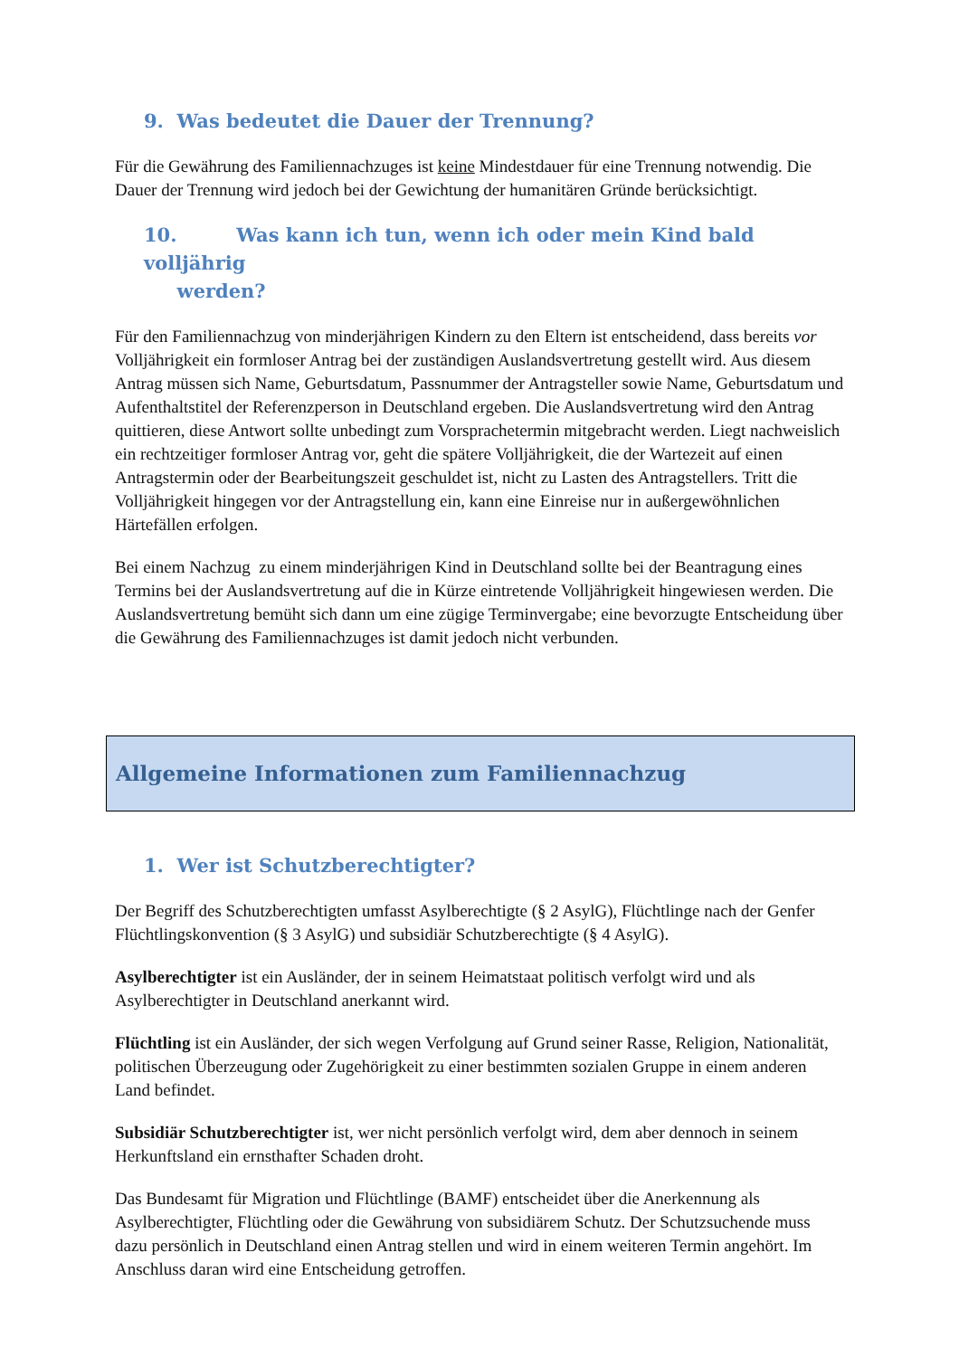9. Was bedeutet die Dauer der Trennung?
Für die Gewährung des Familiennachzuges ist keine Mindestdauer für eine Trennung notwendig. Die Dauer der Trennung wird jedoch bei der Gewichtung der humanitären Gründe berücksichtigt.
10. Was kann ich tun, wenn ich oder mein Kind bald volljährig
werden?
Für den Familiennachzug von minderjährigen Kindern zu den Eltern ist entscheidend, dass bereits vor Volljährigkeit ein formloser Antrag bei der zuständigen Auslandsvertretung gestellt wird. Aus diesem Antrag müssen sich Name, Geburtsdatum, Passnummer der Antragsteller sowie Name, Geburtsdatum und Aufenthaltstitel der Referenzperson in Deutschland ergeben. Die Auslandsvertretung wird den Antrag quittieren, diese Antwort sollte unbedingt zum Vorsprachetermin mitgebracht werden. Liegt nachweislich ein rechtzeitiger formloser Antrag vor, geht die spätere Volljährigkeit, die der Wartezeit auf einen Antragstermin oder der Bearbeitungszeit geschuldet ist, nicht zu Lasten des Antragstellers. Tritt die Volljährigkeit hingegen vor der Antragstellung ein, kann eine Einreise nur in außergewöhnlichen Härtefällen erfolgen.
Bei einem Nachzug zu einem minderjährigen Kind in Deutschland sollte bei der Beantragung eines Termins bei der Auslandsvertretung auf die in Kürze eintretende Volljährigkeit hingewiesen werden. Die Auslandsvertretung bemüht sich dann um eine zügige Terminvergabe; eine bevorzugte Entscheidung über die Gewährung des Familiennachzuges ist damit jedoch nicht verbunden.
Allgemeine Informationen zum Familiennachzug
1. Wer ist Schutzberechtigter?
Der Begriff des Schutzberechtigten umfasst Asylberechtigte (§ 2 AsylG), Flüchtlinge nach der Genfer Flüchtlingskonvention (§ 3 AsylG) und subsidiär Schutzberechtigte (§ 4 AsylG).
Asylberechtigter ist ein Ausländer, der in seinem Heimatstaat politisch verfolgt wird und als Asylberechtigter in Deutschland anerkannt wird.
Flüchtling ist ein Ausländer, der sich wegen Verfolgung auf Grund seiner Rasse, Religion, Nationalität, politischen Überzeugung oder Zugehörigkeit zu einer bestimmten sozialen Gruppe in einem anderen Land befindet.
Subsidiär Schutzberechtigter ist, wer nicht persönlich verfolgt wird, dem aber dennoch in seinem Herkunftsland ein ernsthafter Schaden droht.
Das Bundesamt für Migration und Flüchtlinge (BAMF) entscheidet über die Anerkennung als Asylberechtigter, Flüchtling oder die Gewährung von subsidiärem Schutz. Der Schutzsuchende muss dazu persönlich in Deutschland einen Antrag stellen und wird in einem weiteren Termin angehört. Im Anschluss daran wird eine Entscheidung getroffen.